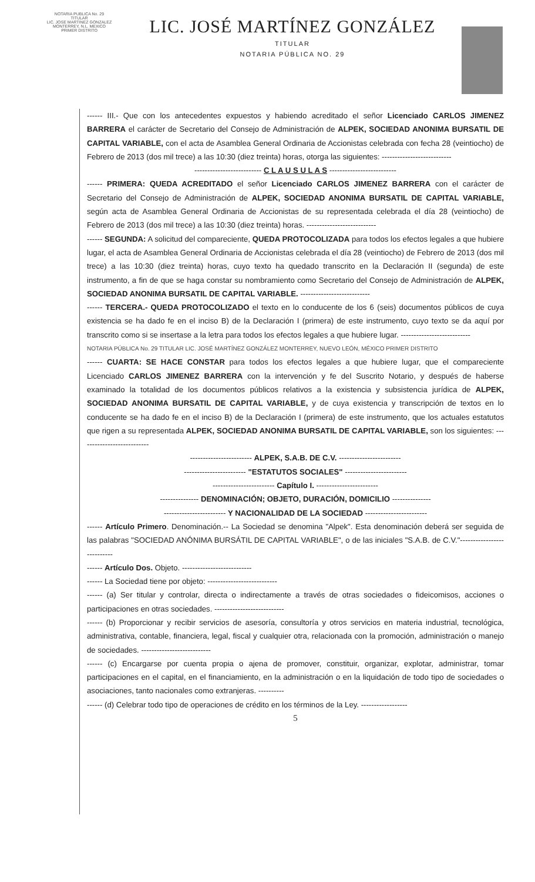NOTARIA PUBLICA No. 29
TITULAR
LIC. JOSE MARTINEZ GONZALEZ
MONTERREY, N.L. MEXICO
PRIMER DISTRITO
LIC. JOSÉ MARTÍNEZ GONZÁLEZ
TITULAR
NOTARIA PÚBLICA NO. 29
------ III.- Que con los antecedentes expuestos y habiendo acreditado el señor Licenciado CARLOS JIMENEZ BARRERA el carácter de Secretario del Consejo de Administración de ALPEK, SOCIEDAD ANONIMA BURSATIL DE CAPITAL VARIABLE, con el acta de Asamblea General Ordinaria de Accionistas celebrada con fecha 28 (veintiocho) de Febrero de 2013 (dos mil trece) a las 10:30 (diez treinta) horas, otorga las siguientes: ---------------------------
-------------------------- C L A U S U L A S --------------------------
------ PRIMERA: QUEDA ACREDITADO el señor Licenciado CARLOS JIMENEZ BARRERA con el carácter de Secretario del Consejo de Administración de ALPEK, SOCIEDAD ANONIMA BURSATIL DE CAPITAL VARIABLE, según acta de Asamblea General Ordinaria de Accionistas de su representada celebrada el día 28 (veintiocho) de Febrero de 2013 (dos mil trece) a las 10:30 (diez treinta) horas. ---------------------------
------ SEGUNDA: A solicitud del compareciente, QUEDA PROTOCOLIZADA para todos los efectos legales a que hubiere lugar, el acta de Asamblea General Ordinaria de Accionistas celebrada el día 28 (veintiocho) de Febrero de 2013 (dos mil trece) a las 10:30 (diez treinta) horas, cuyo texto ha quedado transcrito en la Declaración II (segunda) de este instrumento, a fin de que se haga constar su nombramiento como Secretario del Consejo de Administración de ALPEK, SOCIEDAD ANONIMA BURSATIL DE CAPITAL VARIABLE. ---------------------------
------ TERCERA.- QUEDA PROTOCOLIZADO el texto en lo conducente de los 6 (seis) documentos públicos de cuya existencia se ha dado fe en el inciso B) de la Declaración I (primera) de este instrumento, cuyo texto se da aquí por transcrito como si se insertase a la letra para todos los efectos legales a que hubiere lugar. ---------------------------
NOTARIA PÚBLICA No. 29 TITULAR LIC. JOSÉ MARTÍNEZ GONZÁLEZ MONTERREY, NUEVO LEÓN, MÉXICO PRIMER DISTRITO
------ CUARTA: SE HACE CONSTAR para todos los efectos legales a que hubiere lugar, que el compareciente Licenciado CARLOS JIMENEZ BARRERA con la intervención y fe del Suscrito Notario, y después de haberse examinado la totalidad de los documentos públicos relativos a la existencia y subsistencia jurídica de ALPEK, SOCIEDAD ANONIMA BURSATIL DE CAPITAL VARIABLE, y de cuya existencia y transcripción de textos en lo conducente se ha dado fe en el inciso B) de la Declaración I (primera) de este instrumento, que los actuales estatutos que rigen a su representada ALPEK, SOCIEDAD ANONIMA BURSATIL DE CAPITAL VARIABLE, son los siguientes: ---------------------------
------------------------ ALPEK, S.A.B. DE C.V. ------------------------
------------------------ "ESTATUTOS SOCIALES" ------------------------
------------------------ Capítulo I. ------------------------
--------------- DENOMINACIÓN; OBJETO, DURACIÓN, DOMICILIO ---------------
------------------------ Y NACIONALIDAD DE LA SOCIEDAD ------------------------
------ Artículo Primero. Denominación.-- La Sociedad se denomina "Alpek". Esta denominación deberá ser seguida de las palabras "SOCIEDAD ANÓNIMA BURSÁTIL DE CAPITAL VARIABLE", o de las iniciales "S.A.B. de C.V."---------------------------
------ Artículo Dos. Objeto. ---------------------------
------ La Sociedad tiene por objeto: ---------------------------
------ (a) Ser titular y controlar, directa o indirectamente a través de otras sociedades o fideicomisos, acciones o participaciones en otras sociedades. ---------------------------
------ (b) Proporcionar y recibir servicios de asesoría, consultoría y otros servicios en materia industrial, tecnológica, administrativa, contable, financiera, legal, fiscal y cualquier otra, relacionada con la promoción, administración o manejo de sociedades. ---------------------------
------ (c) Encargarse por cuenta propia o ajena de promover, constituir, organizar, explotar, administrar, tomar participaciones en el capital, en el financiamiento, en la administración o en la liquidación de todo tipo de sociedades o asociaciones, tanto nacionales como extranjeras. ----------
------ (d) Celebrar todo tipo de operaciones de crédito en los términos de la Ley. ------------------
5